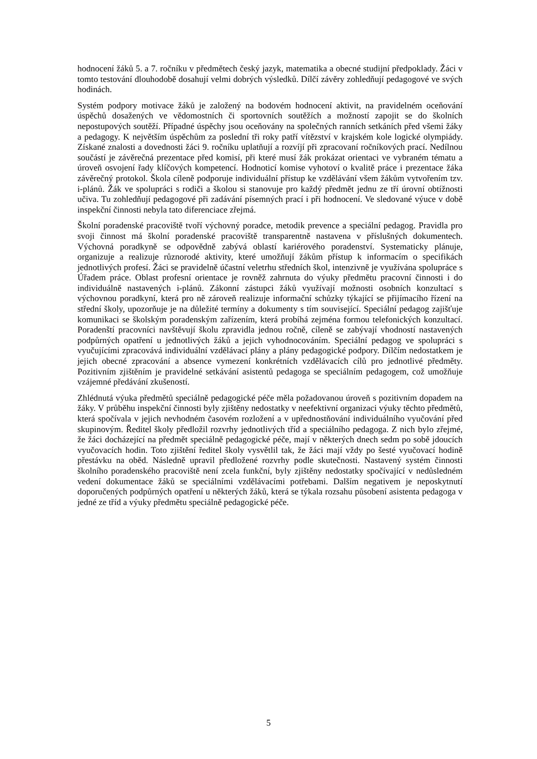hodnocení žáků 5. a 7. ročníku v předmětech český jazyk, matematika a obecné studijní předpoklady. Žáci v tomto testování dlouhodobě dosahují velmi dobrých výsledků. Dílčí závěry zohledňují pedagogové ve svých hodinách.
Systém podpory motivace žáků je založený na bodovém hodnocení aktivit, na pravidelném oceňování úspěchů dosažených ve vědomostních či sportovních soutěžích a možností zapojit se do školních nepostupových soutěží. Případné úspěchy jsou oceňovány na společných ranních setkáních před všemi žáky a pedagogy. K největším úspěchům za poslední tři roky patří vítězství v krajském kole logické olympiády. Získané znalosti a dovednosti žáci 9. ročníku uplatňují a rozvíjí při zpracovaní ročníkových prací. Nedílnou součástí je závěrečná prezentace před komisí, při které musí žák prokázat orientaci ve vybraném tématu a úroveň osvojení řady klíčových kompetencí. Hodnoticí komise vyhotoví o kvalitě práce i prezentace žáka závěrečný protokol. Škola cíleně podporuje individuální přístup ke vzdělávání všem žákům vytvořením tzv. i-plánů. Žák ve spolupráci s rodiči a školou si stanovuje pro každý předmět jednu ze tří úrovní obtížnosti učiva. Tu zohledňují pedagogové při zadávání písemných prací i při hodnocení. Ve sledované výuce v době inspekční činnosti nebyla tato diferenciace zřejmá.
Školní poradenské pracoviště tvoří výchovný poradce, metodik prevence a speciální pedagog. Pravidla pro svoji činnost má školní poradenské pracoviště transparentně nastavena v příslušných dokumentech. Výchovná poradkyně se odpovědně zabývá oblastí kariérového poradenství. Systematicky plánuje, organizuje a realizuje různorodé aktivity, které umožňují žákům přístup k informacím o specifikách jednotlivých profesí. Žáci se pravidelně účastní veletrhu středních škol, intenzivně je využívána spolupráce s Úřadem práce. Oblast profesní orientace je rovněž zahrnuta do výuky předmětu pracovní činnosti i do individuálně nastavených i-plánů. Zákonní zástupci žáků využívají možnosti osobních konzultací s výchovnou poradkyní, která pro ně zároveň realizuje informační schůzky týkající se přijímacího řízení na střední školy, upozorňuje je na důležité termíny a dokumenty s tím související. Speciální pedagog zajišťuje komunikaci se školským poradenským zařízením, která probíhá zejména formou telefonických konzultací. Poradenští pracovníci navštěvují školu zpravidla jednou ročně, cíleně se zabývají vhodností nastavených podpůrných opatření u jednotlivých žáků a jejich vyhodnocováním. Speciální pedagog ve spolupráci s vyučujícími zpracovává individuální vzdělávací plány a plány pedagogické podpory. Dílčím nedostatkem je jejich obecné zpracování a absence vymezení konkrétních vzdělávacích cílů pro jednotlivé předměty. Pozitivním zjištěním je pravidelné setkávání asistentů pedagoga se speciálním pedagogem, což umožňuje vzájemné předávání zkušeností.
Zhlédnutá výuka předmětů speciálně pedagogické péče měla požadovanou úroveň s pozitivním dopadem na žáky. V průběhu inspekční činnosti byly zjištěny nedostatky v neefektivní organizaci výuky těchto předmětů, která spočívala v jejich nevhodném časovém rozložení a v upřednostňování individuálního vyučování před skupinovým. Ředitel školy předložil rozvrhy jednotlivých tříd a speciálního pedagoga. Z nich bylo zřejmé, že žáci docházející na předmět speciálně pedagogické péče, mají v některých dnech sedm po sobě jdoucích vyučovacích hodin. Toto zjištění ředitel školy vysvětlil tak, že žáci mají vždy po šesté vyučovací hodině přestávku na oběd. Následně upravil předložené rozvrhy podle skutečnosti. Nastavený systém činnosti školního poradenského pracoviště není zcela funkční, byly zjištěny nedostatky spočívající v nedůsledném vedení dokumentace žáků se speciálními vzdělávacími potřebami. Dalším negativem je neposkytnutí doporučených podpůrných opatření u některých žáků, která se týkala rozsahu působení asistenta pedagoga v jedné ze tříd a výuky předmětu speciálně pedagogické péče.
5